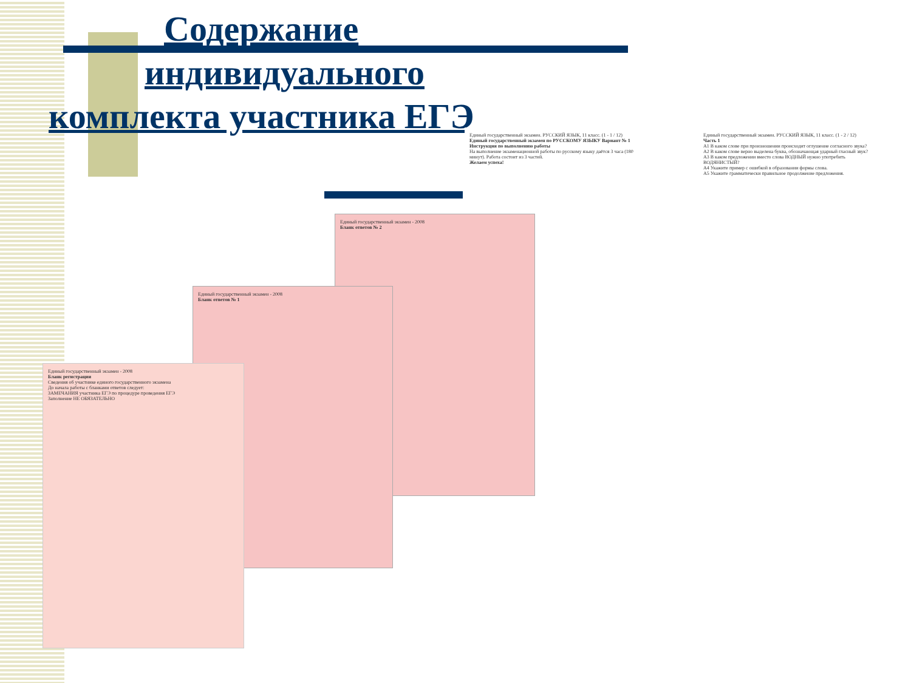Содержание
индивидуального
комплекта участника ЕГЭ
Единый государственный экзамен. РУССКИЙ ЯЗЫК, 11 класс. (1 - 1 / 12)
Единый государственный экзамен по РУССКОМУ ЯЗЫКУ Вариант № 1
Инструкция по выполнению работы
На выполнение экзаменационной работы по русскому языку даётся 3 часа (180 минут). Работа состоит из 3 частей.
Желаем успеха!
Единый государственный экзамен. РУССКИЙ ЯЗЫК, 11 класс. (1 - 2 / 12)
Часть 1
A1 В каком слове при произношении происходит оглушение согласного звука?
A2 В каком слове верно выделена буква, обозначающая ударный гласный звук?
A3 В каком предложении вместо слова ВОДНЫЙ нужно употребить ВОДЯНИСТЫЙ?
A4 Укажите пример с ошибкой в образовании формы слова.
A5 Укажите грамматически правильное продолжение предложения.
Единый государственный экзамен - 2008
Бланк ответов № 2
Единый государственный экзамен - 2008
Бланк ответов № 1
Единый государственный экзамен - 2008
Бланк регистрации
Сведения об участнике единого государственного экзамена
До начала работы с бланками ответов следует:
ЗАМЕЧАНИЯ участника ЕГЭ по процедуре проведения ЕГЭ
Заполнение НЕ ОБЯЗАТЕЛЬНО